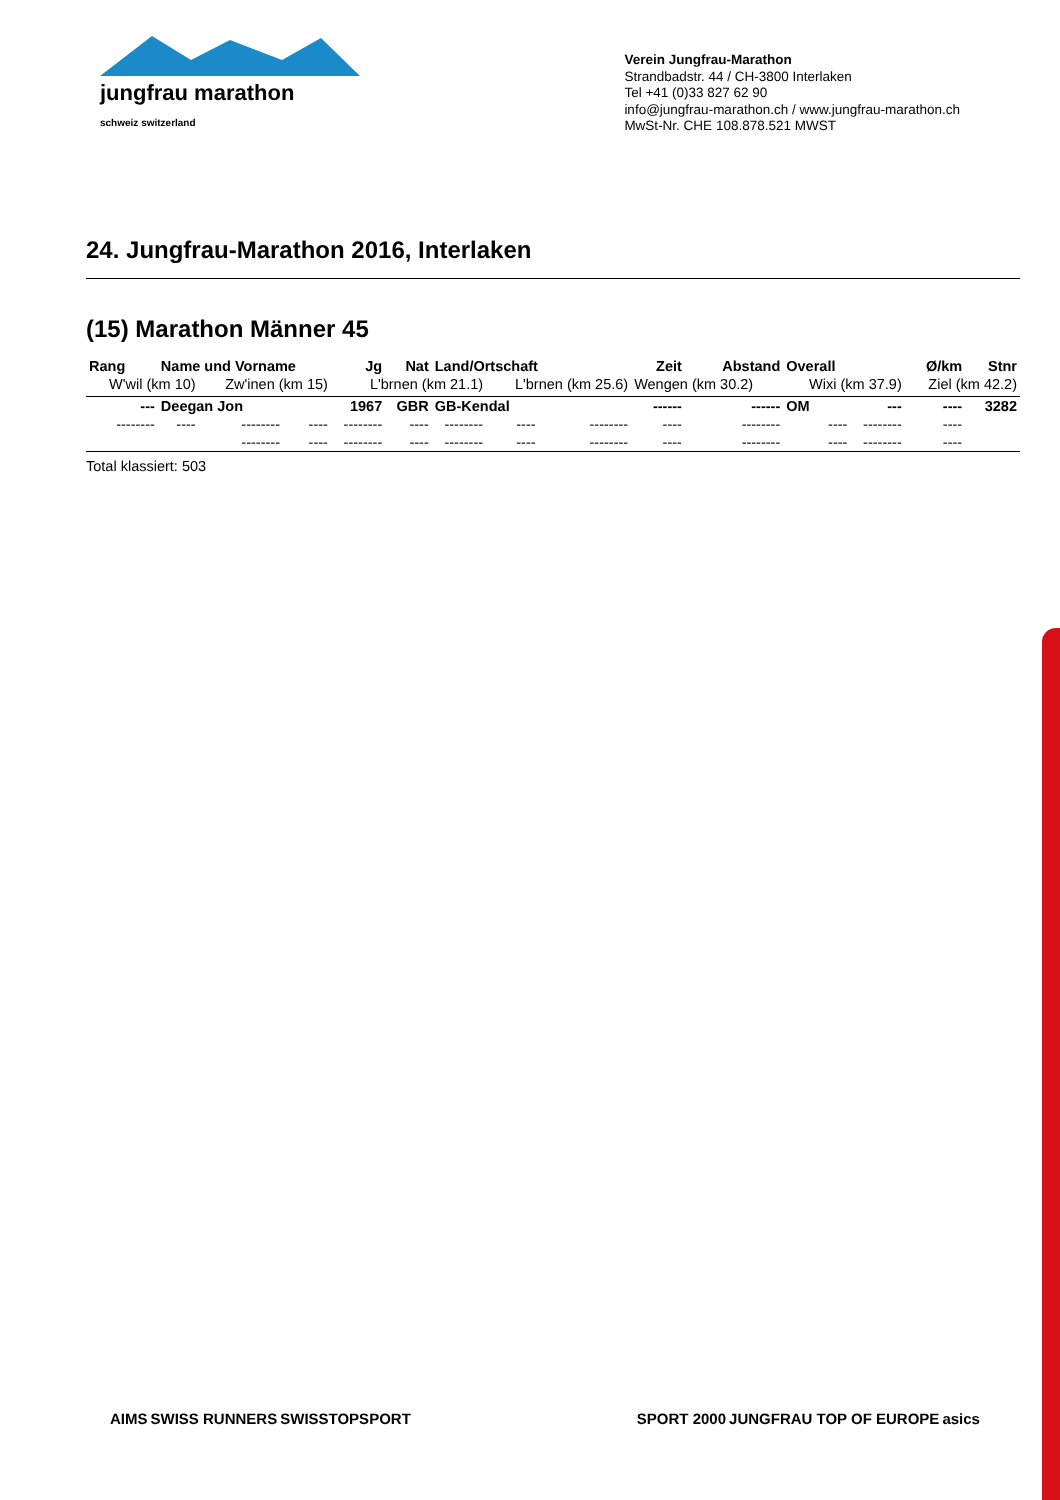jungfrau marathon
schweiz switzerland
Verein Jungfrau-Marathon
Strandbadstr. 44 / CH-3800 Interlaken
Tel +41 (0)33 827 62 90
info@jungfrau-marathon.ch / www.jungfrau-marathon.ch
MwSt-Nr. CHE 108.878.521 MWST
24. Jungfrau-Marathon 2016, Interlaken
(15) Marathon Männer 45
| Rang | Name und Vorname | | | Jg | Nat | Land/Ortschaft | | | Zeit | Abstand | Overall | | Ø/km | Stnr |
| --- | --- | --- | --- | --- | --- | --- | --- | --- | --- | --- | --- | --- | --- | --- |
| W'wil (km 10) | | Zw'inen (km 15) | | L'brnen (km 21.1) | | | L'brnen (km 25.6) | | Wengen (km 30.2) | | Wixi (km 37.9) | | Ziel (km 42.2) | |
| --- | Deegan Jon | | | 1967 | GBR | GB-Kendal | | | ------ | ------ | OM | --- | ---- | 3282 |
| -------- | ---- | -------- | ---- | -------- | ---- | -------- | ---- | -------- | ---- | -------- | ---- | -------- | ---- | |
| | | -------- | ---- | -------- | ---- | -------- | ---- | -------- | ---- | -------- | ---- | -------- | ---- | |
Total klassiert: 503
AIMS SWISS RUNNERS SWISSTOPSPORT SPORT 2000 JUNGFRAU TOP OF EUROPE asics